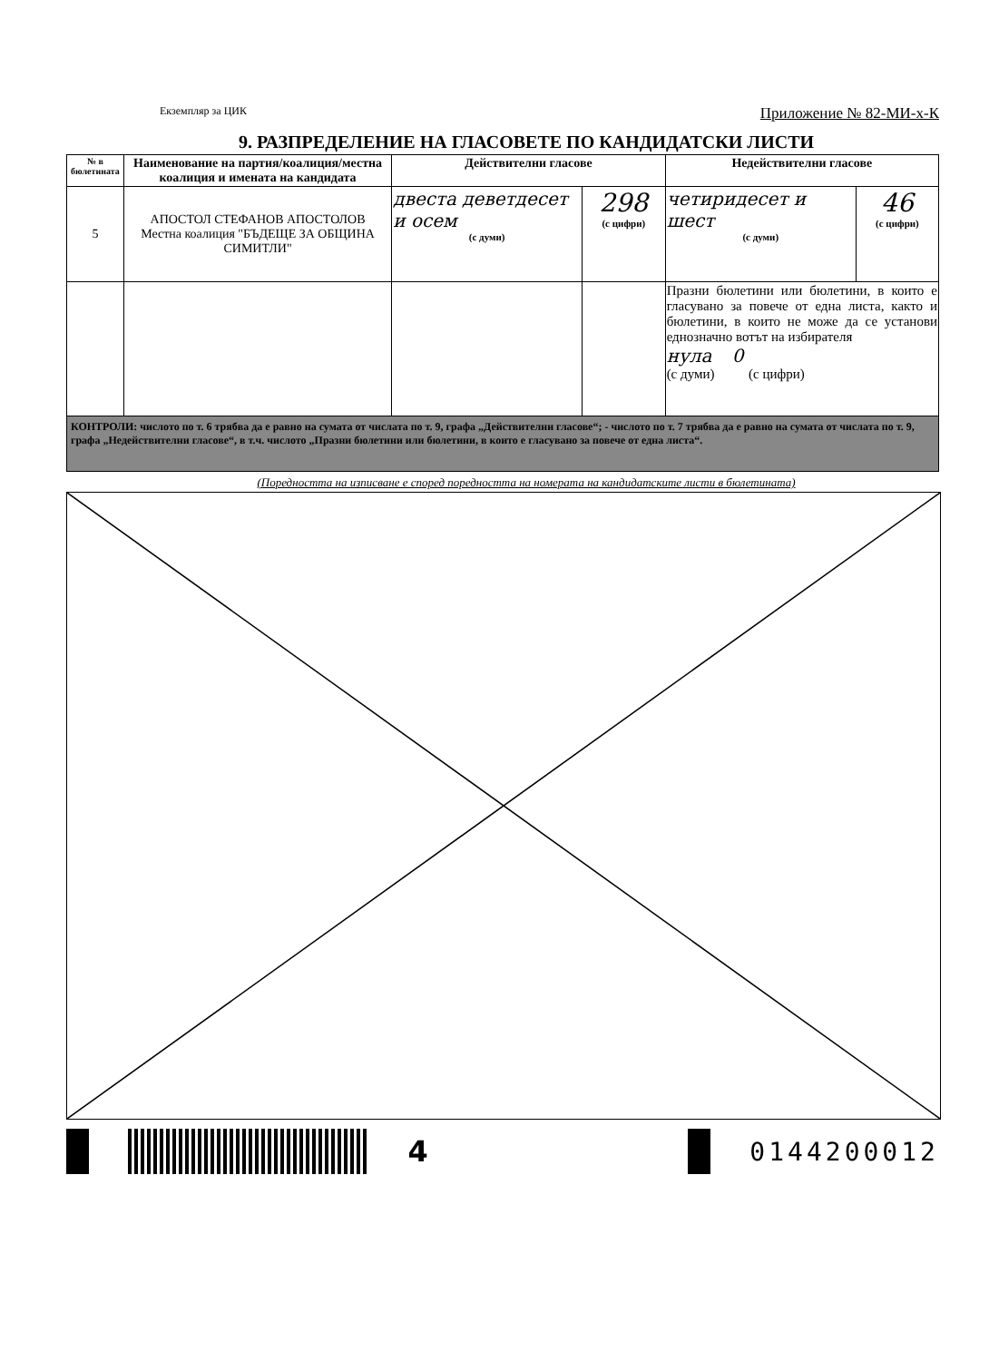Екземпляр за ЦИК Приложение № 82-МИ-х-К
9. РАЗПРЕДЕЛЕНИЕ НА ГЛАСОВЕТЕ ПО КАНДИДАТСКИ ЛИСТИ
| № в бюлетината | Наименование на партия/коалиция/местна коалиция и имената на кандидата | Действителни гласове | | Недействителни гласове | |
| --- | --- | --- | --- | --- | --- |
| 5 | АПОСТОЛ СТЕФАНОВ АПОСТОЛОВ Местна коалиция "БЪДЕЩЕ ЗА ОБЩИНА СИМИТЛИ" | двеста деветдесет и осем (с думи) | 298 (с цифри) | четиридесет и шест (с думи) | 46 (с цифри) |
| | | | | Празни бюлетини или бюлетини, в които е гласувано за повече от една листа, както и бюлетини, в които не може да се установи еднозначно вотът на избирателя нула 0 (с думи) (с цифри) | |
| КОНТРОЛИ: числото по т. 6 трябва да е равно на сумата от числата по т. 9, графа „Действителни гласове“; - числото по т. 7 трябва да е равно на сумата от числата по т. 9, графа „Недействителни гласове“, в т.ч. числото „Празни бюлетини или бюлетини, в които е гласувано за повече от една листа“. | | | | | |
(Поредността на изписване е според поредността на номерата на кандидатските листи в бюлетината)
4 0144200012